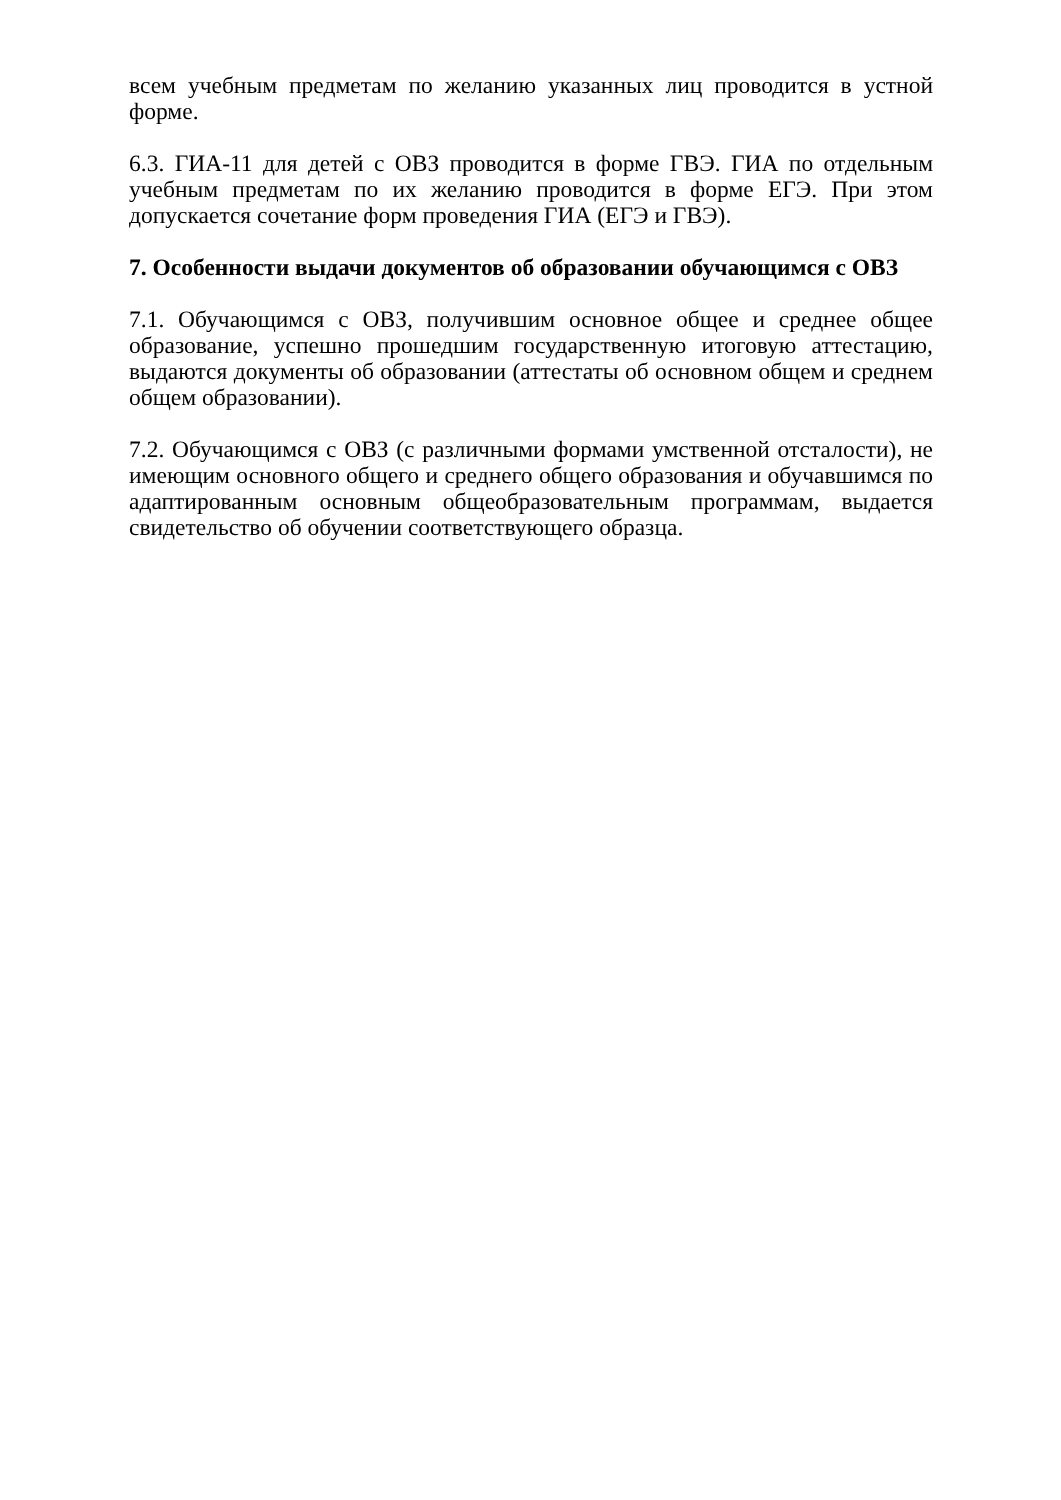всем учебным предметам по желанию указанных лиц проводится в устной форме.
6.3. ГИА-11 для детей с ОВЗ проводится в форме ГВЭ. ГИА по отдельным учебным предметам по их желанию проводится в форме ЕГЭ. При этом допускается сочетание форм проведения ГИА (ЕГЭ и ГВЭ).
7. Особенности выдачи документов об образовании обучающимся с ОВЗ
7.1. Обучающимся с ОВЗ, получившим основное общее и среднее общее образование, успешно прошедшим государственную итоговую аттестацию, выдаются документы об образовании (аттестаты об основном общем и среднем общем образовании).
7.2. Обучающимся с ОВЗ (с различными формами умственной отсталости), не имеющим основного общего и среднего общего образования и обучавшимся по адаптированным основным общеобразовательным программам, выдается свидетельство об обучении соответствующего образца.